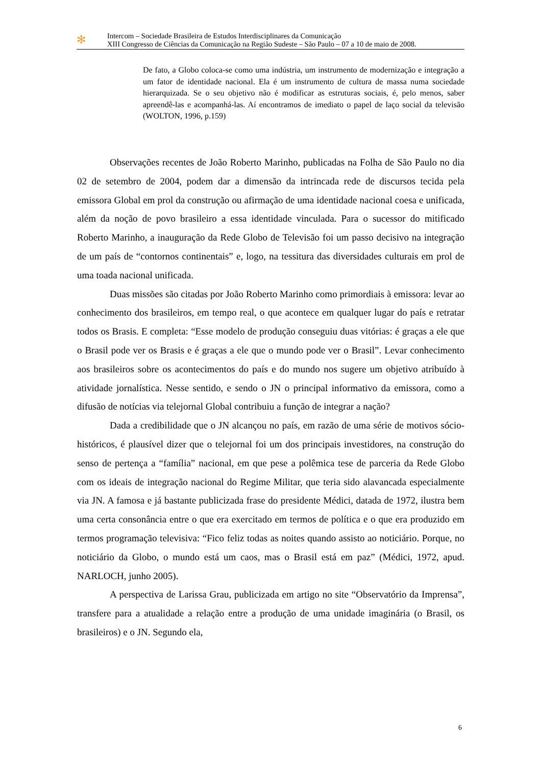✻
Intercom – Sociedade Brasileira de Estudos Interdisciplinares da Comunicação
XIII Congresso de Ciências da Comunicação na Região Sudeste – São Paulo – 07 a 10 de maio de 2008.
De fato, a Globo coloca-se como uma indústria, um instrumento de modernização e integração a um fator de identidade nacional. Ela é um instrumento de cultura de massa numa sociedade hierarquizada. Se o seu objetivo não é modificar as estruturas sociais, é, pelo menos, saber apreendê-las e acompanhá-las. Aí encontramos de imediato o papel de laço social da televisão (WOLTON, 1996, p.159)
Observações recentes de João Roberto Marinho, publicadas na Folha de São Paulo no dia 02 de setembro de 2004, podem dar a dimensão da intrincada rede de discursos tecida pela emissora Global em prol da construção ou afirmação de uma identidade nacional coesa e unificada, além da noção de povo brasileiro a essa identidade vinculada. Para o sucessor do mitificado Roberto Marinho, a inauguração da Rede Globo de Televisão foi um passo decisivo na integração de um país de “contornos continentais” e, logo, na tessitura das diversidades culturais em prol de uma toada nacional unificada.
Duas missões são citadas por João Roberto Marinho como primordiais à emissora: levar ao conhecimento dos brasileiros, em tempo real, o que acontece em qualquer lugar do país e retratar todos os Brasis. E completa: “Esse modelo de produção conseguiu duas vitórias: é graças a ele que o Brasil pode ver os Brasis e é graças a ele que o mundo pode ver o Brasil”. Levar conhecimento aos brasileiros sobre os acontecimentos do país e do mundo nos sugere um objetivo atribuído à atividade jornalística. Nesse sentido, e sendo o JN o principal informativo da emissora, como a difusão de notícias via telejornal Global contribuiu a função de integrar a nação?
Dada a credibilidade que o JN alcançou no país, em razão de uma série de motivos sócio-históricos, é plausível dizer que o telejornal foi um dos principais investidores, na construção do senso de pertença a “família” nacional, em que pese a polêmica tese de parceria da Rede Globo com os ideais de integração nacional do Regime Militar, que teria sido alavancada especialmente via JN. A famosa e já bastante publicizada frase do presidente Médici, datada de 1972, ilustra bem uma certa consonância entre o que era exercitado em termos de política e o que era produzido em termos programação televisiva: “Fico feliz todas as noites quando assisto ao noticiário. Porque, no noticiário da Globo, o mundo está um caos, mas o Brasil está em paz” (Médici, 1972, apud. NARLOCH, junho 2005).
A perspectiva de Larissa Grau, publicizada em artigo no site “Observatório da Imprensa”, transfere para a atualidade a relação entre a produção de uma unidade imaginária (o Brasil, os brasileiros) e o JN. Segundo ela,
6